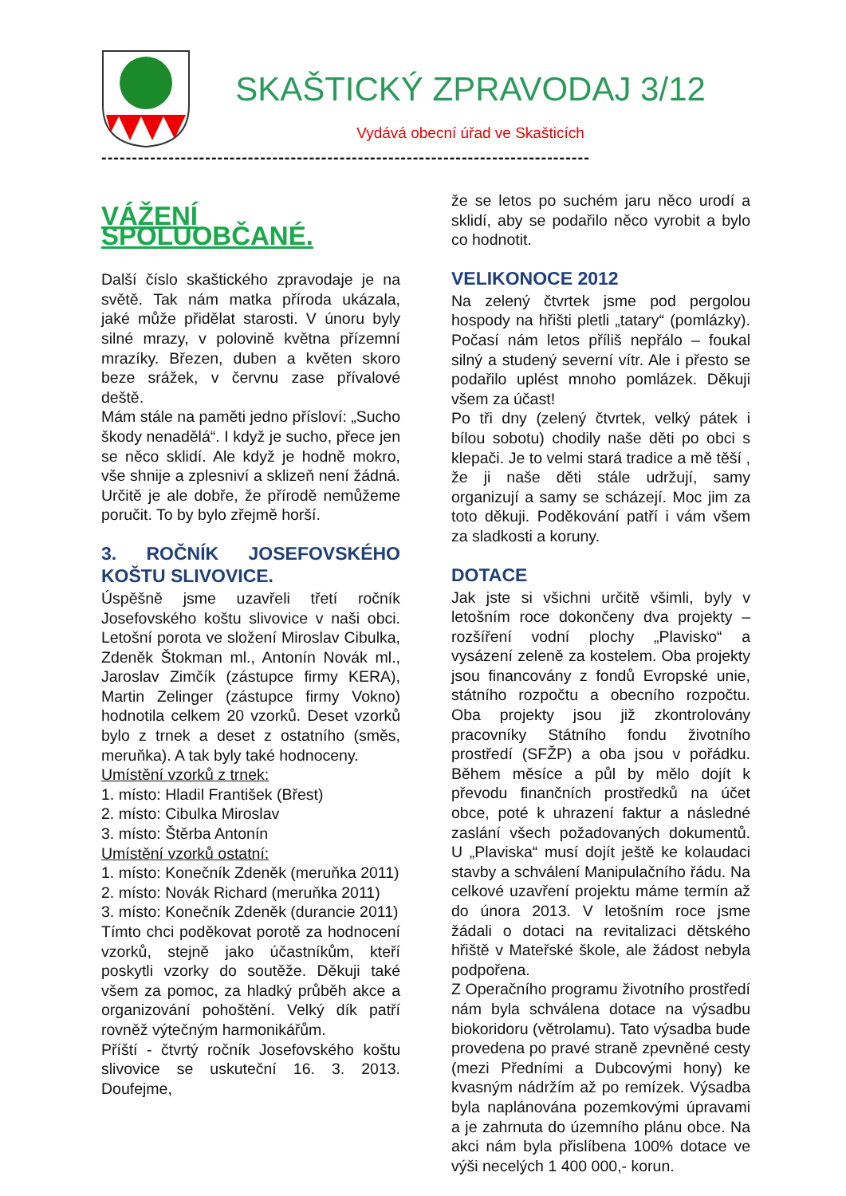SKAŠTICKÝ ZPRAVODAJ 3/12
Vydává obecní úřad ve Skašticích
--------------------------------------------------------------------------------
VÁŽENÍ SPOLUOBČANÉ.
Další číslo skaštického zpravodaje je na světě. Tak nám matka příroda ukázala, jaké může přidělat starosti. V únoru byly silné mrazy, v polovině května přízemní mrazíky. Březen, duben a květen skoro beze srážek, v červnu zase přívalové deště.
Mám stále na paměti jedno přísloví: „Sucho škody nenadělá“. I když je sucho, přece jen se něco sklidí. Ale když je hodně mokro, vše shnije a zplesniví a sklizeň není žádná. Určitě je ale dobře, že přírodě nemůžeme poručit. To by bylo zřejmě horší.
3. ROČNÍK JOSEFOVSKÉHO KOŠTU SLIVOVICE.
Úspěšně jsme uzavřeli třetí ročník Josefovského koštu slivovice v naši obci. Letošní porota ve složení Miroslav Cibulka, Zdeněk Štokman ml., Antonín Novák ml., Jaroslav Zimčík (zástupce firmy KERA), Martin Zelinger (zástupce firmy Vokno) hodnotila celkem 20 vzorků. Deset vzorků bylo z trnek a deset z ostatního (směs, meruňka). A tak byly také hodnoceny.
Umístění vzorků z trnek:
1. místo: Hladil František (Břest)
2. místo: Cibulka Miroslav
3. místo: Štěrba Antonín
Umístění vzorků ostatní:
1. místo: Konečník Zdeněk (meruňka 2011)
2. místo: Novák Richard (meruňka 2011)
3. místo: Konečník Zdeněk (durancie 2011)
Tímto chci poděkovat porotě za hodnocení vzorků, stejně jako účastníkům, kteří poskytli vzorky do soutěže. Děkuji také všem za pomoc, za hladký průběh akce a organizování pohoštění. Velký dík patří rovněž výtečným harmonikářům.
Příští - čtvrtý ročník Josefovského koštu slivovice se uskuteční 16. 3. 2013. Doufejme,
že se letos po suchém jaru něco urodí a sklidí, aby se podařilo něco vyrobit a bylo co hodnotit.
VELIKONOCE 2012
Na zelený čtvrtek jsme pod pergolou hospody na hřišti pletli „tatary“ (pomlázky). Počasí nám letos příliš nepřálo – foukal silný a studený severní vítr. Ale i přesto se podařilo uplést mnoho pomlázek. Děkuji všem za účast!
Po tři dny (zelený čtvrtek, velký pátek i bílou sobotu) chodily naše děti po obci s klepači. Je to velmi stará tradice a mě těší , že ji naše děti stále udržují, samy organizují a samy se scházejí. Moc jim za toto děkuji. Poděkování patří i vám všem za sladkosti a koruny.
DOTACE
Jak jste si všichni určitě všimli, byly v letošním roce dokončeny dva projekty – rozšíření vodní plochy „Plavisko“ a vysázení zeleně za kostelem. Oba projekty jsou financovány z fondů Evropské unie, státního rozpočtu a obecního rozpočtu. Oba projekty jsou již zkontrolovány pracovníky Státního fondu životního prostředí (SFŽP) a oba jsou v pořádku. Během měsíce a půl by mělo dojít k převodu finančních prostředků na účet obce, poté k uhrazení faktur a následné zaslání všech požadovaných dokumentů. U „Plaviska“ musí dojít ještě ke kolaudaci stavby a schválení Manipulačního řádu. Na celkové uzavření projektu máme termín až do února 2013. V letošním roce jsme žádali o dotaci na revitalizaci dětského hřiště v Mateřské škole, ale žádost nebyla podpořena.
Z Operačního programu životního prostředí nám byla schválena dotace na výsadbu biokoridoru (větrolamu). Tato výsadba bude provedena po pravé straně zpevněné cesty (mezi Předními a Dubcovými hony) ke kvasným nádržím až po remízek. Výsadba byla naplánována pozemkovými úpravami a je zahrnuta do územního plánu obce. Na akci nám byla přislíbena 100% dotace ve výši necelých 1 400 000,- korun.